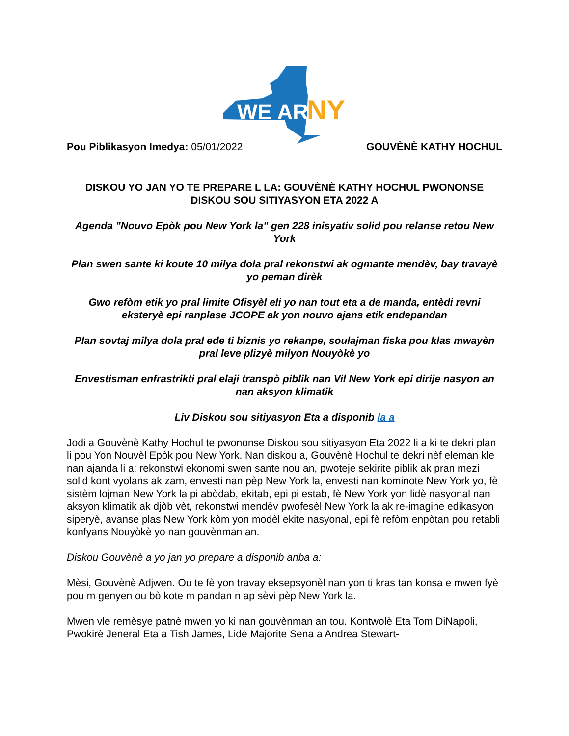WE ARE
NY
Pou Piblikasyon Imedya: 05/01/2022 GOUVÈNÈ KATHY HOCHUL
DISKOU YO JAN YO TE PREPARE L LA: GOUVÈNÈ KATHY HOCHUL PWONONSE DISKOU SOU SITIYASYON ETA 2022 A
Agenda "Nouvo Epòk pou New York la" gen 228 inisyativ solid pou relanse retou New York
Plan swen sante ki koute 10 milya dola pral rekonstwi ak ogmante mendèv, bay travayè yo peman dirèk
Gwo refòm etik yo pral limite Ofisyèl eli yo nan tout eta a de manda, entèdi revni eksteryè epi ranplase JCOPE ak yon nouvo ajans etik endepandan
Plan sovtaj milya dola pral ede ti biznis yo rekanpe, soulajman fiska pou klas mwayèn pral leve plizyè milyon Nouyòkè yo
Envestisman enfrastrikti pral elaji transpò piblik nan Vil New York epi dirije nasyon an nan aksyon klimatik
Liv Diskou sou sitiyasyon Eta a disponib la a
Jodi a Gouvènè Kathy Hochul te pwononse Diskou sou sitiyasyon Eta 2022 li a ki te dekri plan li pou Yon Nouvèl Epòk pou New York. Nan diskou a, Gouvènè Hochul te dekri nèf eleman kle nan ajanda li a: rekonstwi ekonomi swen sante nou an, pwoteje sekirite piblik ak pran mezi solid kont vyolans ak zam, envesti nan pèp New York la, envesti nan kominote New York yo, fè sistèm lojman New York la pi abòdab, ekitab, epi pi estab, fè New York yon lidè nasyonal nan aksyon klimatik ak djòb vèt, rekonstwi mendèv pwofesèl New York la ak re-imagine edikasyon siperyè, avanse plas New York kòm yon modèl ekite nasyonal, epi fè refòm enpòtan pou retabli konfyans Nouyòkè yo nan gouvènman an.
Diskou Gouvènè a yo jan yo prepare a disponib anba a:
Mèsi, Gouvènè Adjwen. Ou te fè yon travay eksepsyonèl nan yon ti kras tan konsa e mwen fyè pou m genyen ou bò kote m pandan n ap sèvi pèp New York la.
Mwen vle remèsye patnè mwen yo ki nan gouvènman an tou. Kontwolè Eta Tom DiNapoli, Pwokirè Jeneral Eta a Tish James, Lidè Majorite Sena a Andrea Stewart-